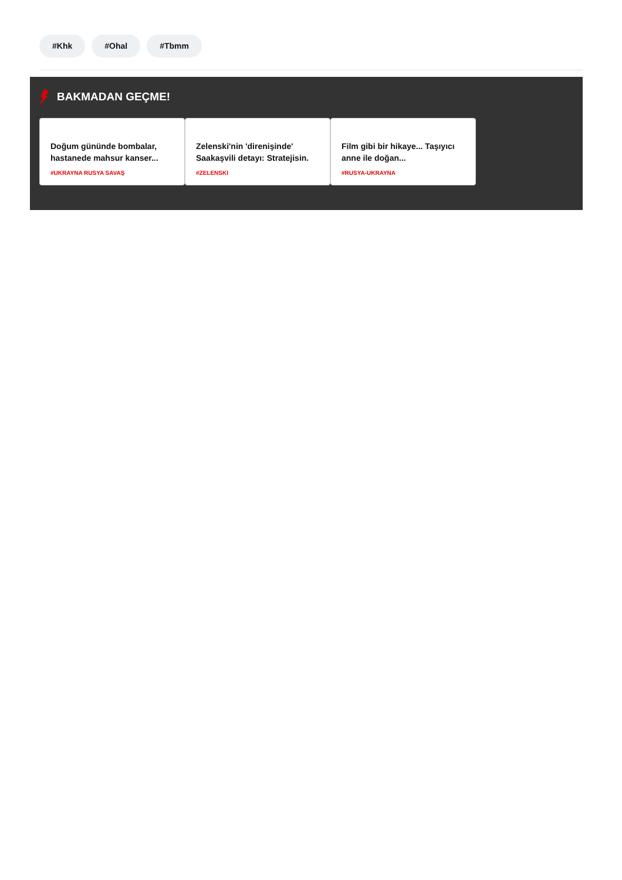#Khk #Ohal #Tbmm
BAKMADAN GEÇME!
Doğum gününde bombalar, hastanede mahsur kanser...
#UKRAYNA RUSYA SAVAŞ
Zelenski'nin 'direnişinde' Saakaşvili detayı: Stratejisin.
#ZELENSKI
Film gibi bir hikaye... Taşıyıcı anne ile doğan...
#RUSYA-UKRAYNA